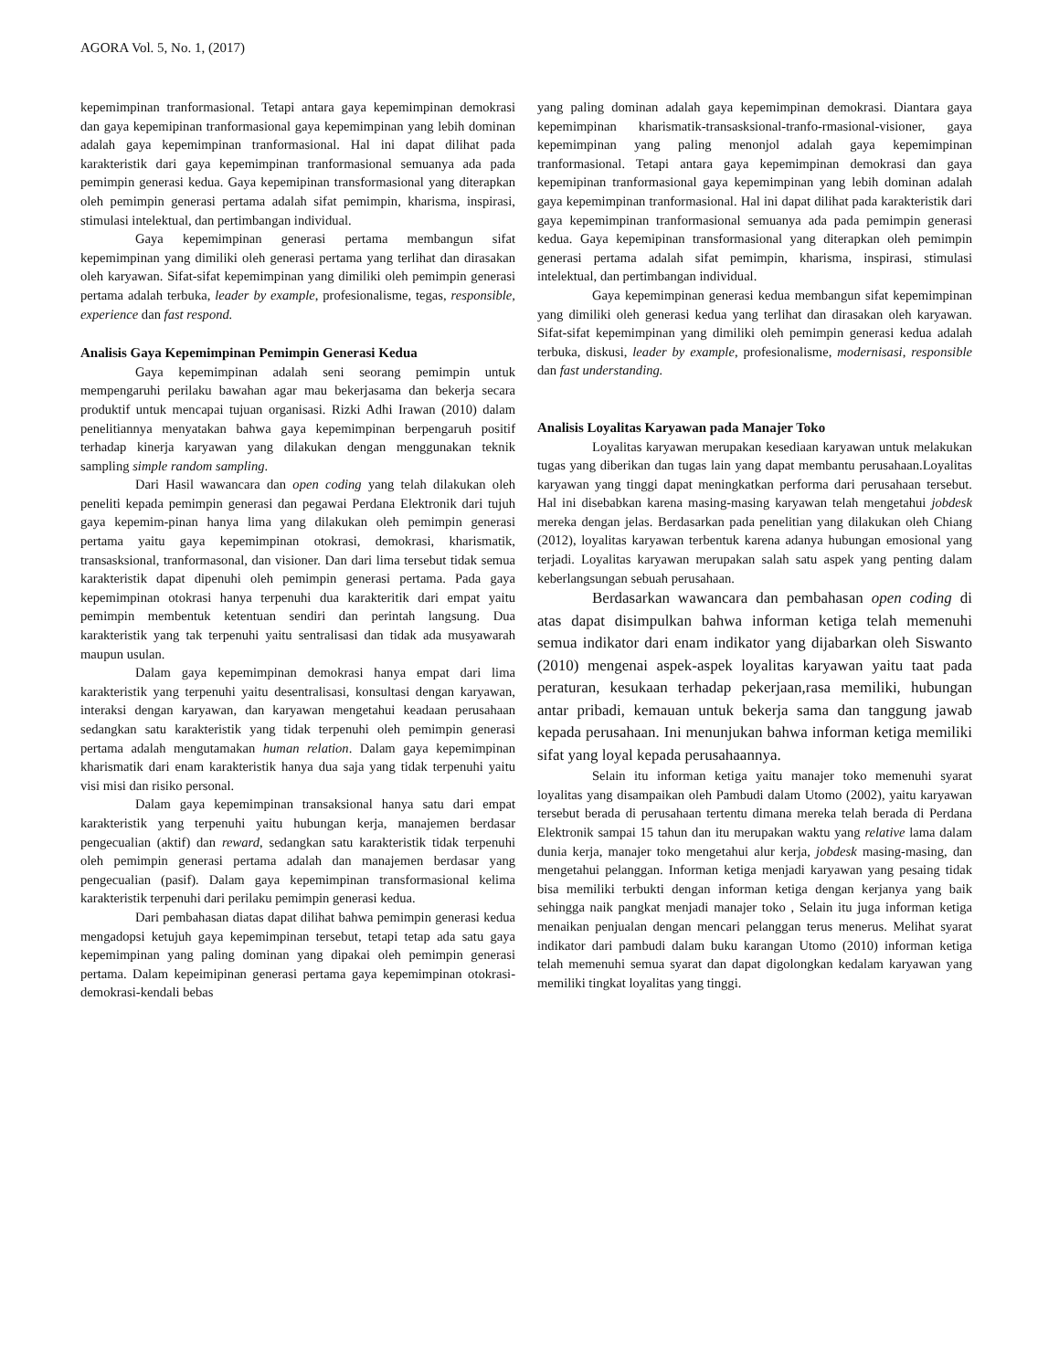AGORA Vol. 5, No. 1, (2017)
kepemimpinan tranformasional. Tetapi antara gaya kepemimpinan demokrasi dan gaya kepemipinan tranformasional gaya kepemimpinan yang lebih dominan adalah gaya kepemimpinan tranformasional. Hal ini dapat dilihat pada karakteristik dari gaya kepemimpinan tranformasional semuanya ada pada pemimpin generasi kedua. Gaya kepemipinan transformasional yang diterapkan oleh pemimpin generasi pertama adalah sifat pemimpin, kharisma, inspirasi, stimulasi intelektual, dan pertimbangan individual.
Gaya kepemimpinan generasi pertama membangun sifat kepemimpinan yang dimiliki oleh generasi pertama yang terlihat dan dirasakan oleh karyawan. Sifat-sifat kepemimpinan yang dimiliki oleh pemimpin generasi pertama adalah terbuka, leader by example, profesionalisme, tegas, responsible, experience dan fast respond.
Analisis Gaya Kepemimpinan Pemimpin Generasi Kedua
Gaya kepemimpinan adalah seni seorang pemimpin untuk mempengaruhi perilaku bawahan agar mau bekerjasama dan bekerja secara produktif untuk mencapai tujuan organisasi. Rizki Adhi Irawan (2010) dalam penelitiannya menyatakan bahwa gaya kepemimpinan berpengaruh positif terhadap kinerja karyawan yang dilakukan dengan menggunakan teknik sampling simple random sampling.
Dari Hasil wawancara dan open coding yang telah dilakukan oleh peneliti kepada pemimpin generasi dan pegawai Perdana Elektronik dari tujuh gaya kepemim-pinan hanya lima yang dilakukan oleh pemimpin generasi pertama yaitu gaya kepemimpinan otokrasi, demokrasi, kharismatik, transasksional, tranformasonal, dan visioner. Dan dari lima tersebut tidak semua karakteristik dapat dipenuhi oleh pemimpin generasi pertama. Pada gaya kepemimpinan otokrasi hanya terpenuhi dua karakteritik dari empat yaitu pemimpin membentuk ketentuan sendiri dan perintah langsung. Dua karakteristik yang tak terpenuhi yaitu sentralisasi dan tidak ada musyawarah maupun usulan.
Dalam gaya kepemimpinan demokrasi hanya empat dari lima karakteristik yang terpenuhi yaitu desentralisasi, konsultasi dengan karyawan, interaksi dengan karyawan, dan karyawan mengetahui keadaan perusahaan sedangkan satu karakteristik yang tidak terpenuhi oleh pemimpin generasi pertama adalah mengutamakan human relation. Dalam gaya kepemimpinan kharismatik dari enam karakteristik hanya dua saja yang tidak terpenuhi yaitu visi misi dan risiko personal.
Dalam gaya kepemimpinan transaksional hanya satu dari empat karakteristik yang terpenuhi yaitu hubungan kerja, manajemen berdasar pengecualian (aktif) dan reward, sedangkan satu karakteristik tidak terpenuhi oleh pemimpin generasi pertama adalah dan manajemen berdasar yang pengecualian (pasif). Dalam gaya kepemimpinan transformasional kelima karakteristik terpenuhi dari perilaku pemimpin generasi kedua.
Dari pembahasan diatas dapat dilihat bahwa pemimpin generasi kedua mengadopsi ketujuh gaya kepemimpinan tersebut, tetapi tetap ada satu gaya kepemimpinan yang paling dominan yang dipakai oleh pemimpin generasi pertama. Dalam kepeimipinan generasi pertama gaya kepemimpinan otokrasi-demokrasi-kendali bebas
yang paling dominan adalah gaya kepemimpinan demokrasi. Diantara gaya kepemimpinan kharismatik-transasksional-tranfo-rmasional-visioner, gaya kepemimpinan yang paling menonjol adalah gaya kepemimpinan tranformasional. Tetapi antara gaya kepemimpinan demokrasi dan gaya kepemipinan tranformasional gaya kepemimpinan yang lebih dominan adalah gaya kepemimpinan tranformasional. Hal ini dapat dilihat pada karakteristik dari gaya kepemimpinan tranformasional semuanya ada pada pemimpin generasi kedua. Gaya kepemipinan transformasional yang diterapkan oleh pemimpin generasi pertama adalah sifat pemimpin, kharisma, inspirasi, stimulasi intelektual, dan pertimbangan individual.
Gaya kepemimpinan generasi kedua membangun sifat kepemimpinan yang dimiliki oleh generasi kedua yang terlihat dan dirasakan oleh karyawan. Sifat-sifat kepemimpinan yang dimiliki oleh pemimpin generasi kedua adalah terbuka, diskusi, leader by example, profesionalisme, modernisasi, responsible dan fast understanding.
Analisis Loyalitas Karyawan pada Manajer Toko
Loyalitas karyawan merupakan kesediaan karyawan untuk melakukan tugas yang diberikan dan tugas lain yang dapat membantu perusahaan.Loyalitas karyawan yang tinggi dapat meningkatkan performa dari perusahaan tersebut. Hal ini disebabkan karena masing-masing karyawan telah mengetahui jobdesk mereka dengan jelas. Berdasarkan pada penelitian yang dilakukan oleh Chiang (2012), loyalitas karyawan terbentuk karena adanya hubungan emosional yang terjadi. Loyalitas karyawan merupakan salah satu aspek yang penting dalam keberlangsungan sebuah perusahaan.
Berdasarkan wawancara dan pembahasan open coding di atas dapat disimpulkan bahwa informan ketiga telah memenuhi semua indikator dari enam indikator yang dijabarkan oleh Siswanto (2010) mengenai aspek-aspek loyalitas karyawan yaitu taat pada peraturan, kesukaan terhadap pekerjaan,rasa memiliki, hubungan antar pribadi, kemauan untuk bekerja sama dan tanggung jawab kepada perusahaan. Ini menunjukan bahwa informan ketiga memiliki sifat yang loyal kepada perusahaannya.
Selain itu informan ketiga yaitu manajer toko memenuhi syarat loyalitas yang disampaikan oleh Pambudi dalam Utomo (2002), yaitu karyawan tersebut berada di perusahaan tertentu dimana mereka telah berada di Perdana Elektronik sampai 15 tahun dan itu merupakan waktu yang relative lama dalam dunia kerja, manajer toko mengetahui alur kerja, jobdesk masing-masing, dan mengetahui pelanggan. Informan ketiga menjadi karyawan yang pesaing tidak bisa memiliki terbukti dengan informan ketiga dengan kerjanya yang baik sehingga naik pangkat menjadi manajer toko , Selain itu juga informan ketiga menaikan penjualan dengan mencari pelanggan terus menerus. Melihat syarat indikator dari pambudi dalam buku karangan Utomo (2010) informan ketiga telah memenuhi semua syarat dan dapat digolongkan kedalam karyawan yang memiliki tingkat loyalitas yang tinggi.